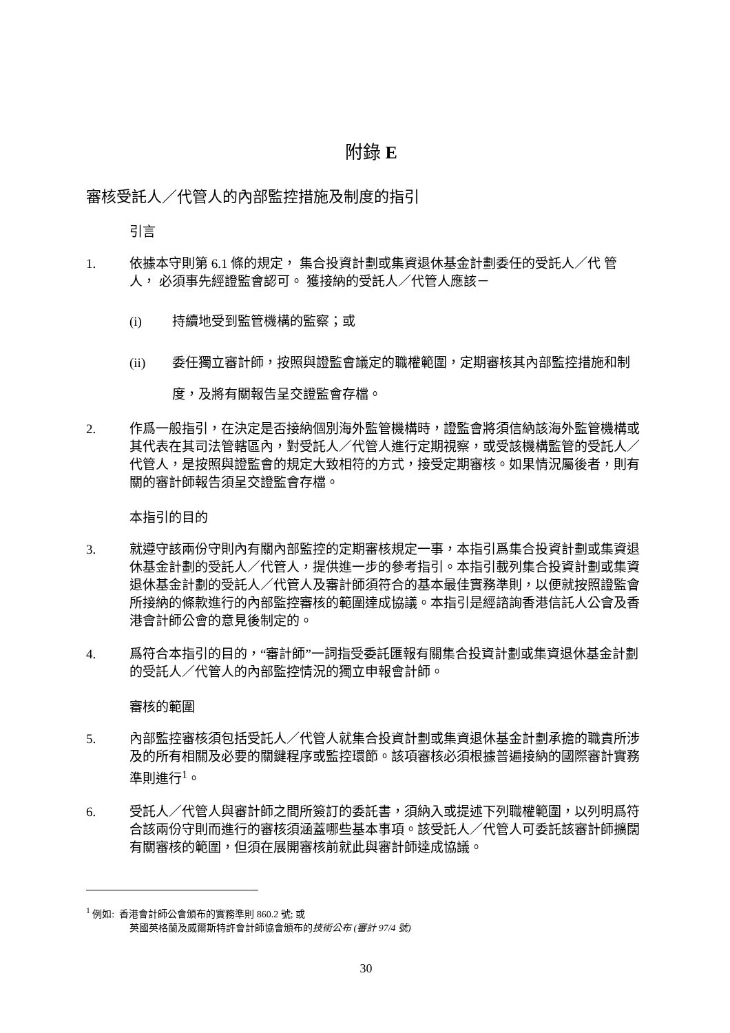附錄 E
審核受託人／代管人的內部監控措施及制度的指引
引言
1. 依據本守則第 6.1 條的規定， 集合投資計劃或集資退休基金計劃委任的受託人／代 管 人， 必須事先經證監會認可。 獲接納的受託人／代管人應該－
(i) 持續地受到監管機構的監察；或
(ii) 委任獨立審計師，按照與證監會議定的職權範圍，定期審核其內部監控措施和制度，及將有關報告呈交證監會存檔。
2. 作爲一般指引，在決定是否接納個別海外監管機構時，證監會將須信納該海外監管機構或其代表在其司法管轄區內，對受託人／代管人進行定期視察，或受該機構監管的受託人／代管人，是按照與證監會的規定大致相符的方式，接受定期審核。如果情況屬後者，則有關的審計師報告須呈交證監會存檔。
本指引的目的
3. 就遵守該兩份守則內有關內部監控的定期審核規定一事，本指引爲集合投資計劃或集資退休基金計劃的受託人／代管人，提供進一步的參考指引。本指引載列集合投資計劃或集資退休基金計劃的受託人／代管人及審計師須符合的基本最佳實務準則，以便就按照證監會所接納的條款進行的內部監控審核的範圍達成協議。本指引是經諮詢香港信託人公會及香港會計師公會的意見後制定的。
4. 爲符合本指引的目的，“審計師”一詞指受委託匯報有關集合投資計劃或集資退休基金計劃的受託人／代管人的內部監控情況的獨立申報會計師。
審核的範圍
5. 內部監控審核須包括受託人／代管人就集合投資計劃或集資退休基金計劃承擔的職責所涉及的所有相關及必要的關鍵程序或監控環節。該項審核必須根據普遍接納的國際審計實務準則進行<sup>1</sup>。
6. 受託人／代管人與審計師之間所簽訂的委託書，須納入或提述下列職權範圍，以列明爲符合該兩份守則而進行的審核須涵蓋哪些基本事項。該受託人／代管人可委託該審計師擴闊有關審核的範圍，但須在展開審核前就此與審計師達成協議。
<sup>1</sup> 例如: 香港會計師公會頒布的實務準則 860.2 號; 或
英國英格蘭及威爾斯特許會計師協會頒布的技術公布 (審計 97/4 號)
30